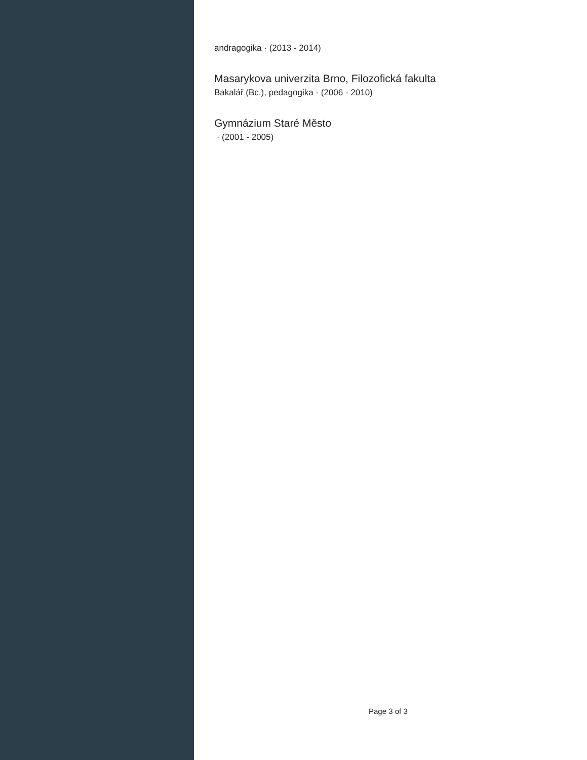andragogika · (2013 - 2014)
Masarykova univerzita Brno, Filozofická fakulta
Bakalář (Bc.), pedagogika · (2006 - 2010)
Gymnázium Staré Město
· (2001 - 2005)
Page 3 of 3